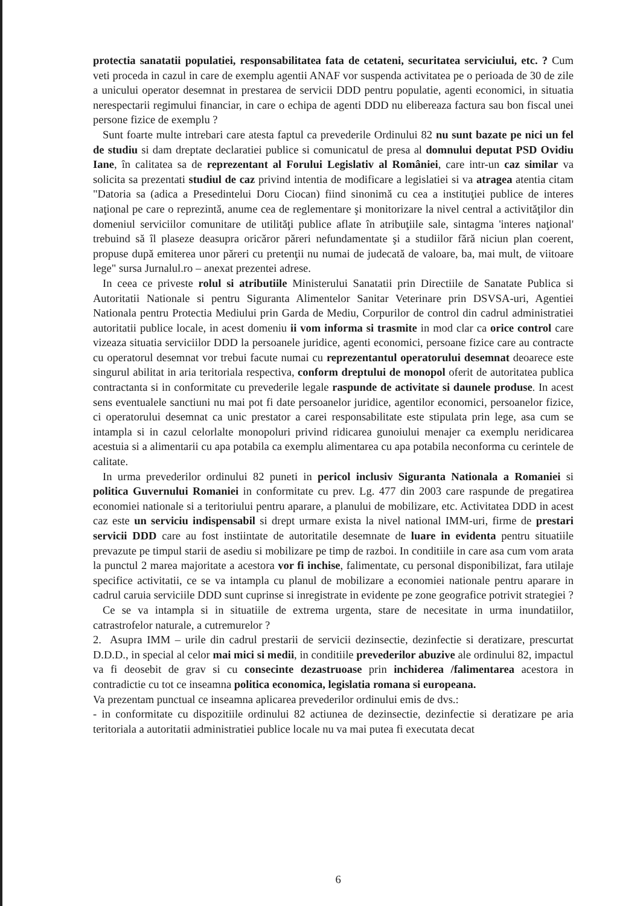protectia sanatatii populatiei, responsabilitatea fata de cetateni, securitatea serviciului, etc. ? Cum veti proceda in cazul in care de exemplu agentii ANAF vor suspenda activitatea pe o perioada de 30 de zile a unicului operator desemnat in prestarea de servicii DDD pentru populatie, agenti economici, in situatia nerespectarii regimului financiar, in care o echipa de agenti DDD nu elibereaza factura sau bon fiscal unei persone fizice de exemplu ?
Sunt foarte multe intrebari care atesta faptul ca prevederile Ordinului 82 nu sunt bazate pe nici un fel de studiu si dam dreptate declaratiei publice si comunicatul de presa al domnului deputat PSD Ovidiu Iane, în calitatea sa de reprezentant al Forului Legislativ al României, care intr-un caz similar va solicita sa prezentati studiul de caz privind intentia de modificare a legislatiei si va atragea atentia citam "Datoria sa (adica a Presedintelui Doru Ciocan) fiind sinonimă cu cea a instituţiei publice de interes naţional pe care o reprezintă, anume cea de reglementare şi monitorizare la nivel central a activităţilor din domeniul serviciilor comunitare de utilităţi publice aflate în atribuţiile sale, sintagma 'interes naţional' trebuind să îl plaseze deasupra oricăror păreri nefundamentate şi a studiilor fără niciun plan coerent, propuse după emiterea unor păreri cu pretenţii nu numai de judecată de valoare, ba, mai mult, de viitoare lege" sursa Jurnalul.ro – anexat prezentei adrese.
In ceea ce priveste rolul si atributiile Ministerului Sanatatii prin Directiile de Sanatate Publica si Autoritatii Nationale si pentru Siguranta Alimentelor Sanitar Veterinare prin DSVSA-uri, Agentiei Nationala pentru Protectia Mediului prin Garda de Mediu, Corpurilor de control din cadrul administratiei autoritatii publice locale, in acest domeniu ii vom informa si trasmite in mod clar ca orice control care vizeaza situatia serviciilor DDD la persoanele juridice, agenti economici, persoane fizice care au contracte cu operatorul desemnat vor trebui facute numai cu reprezentantul operatorului desemnat deoarece este singurul abilitat in aria teritoriala respectiva, conform dreptului de monopol oferit de autoritatea publica contractanta si in conformitate cu prevederile legale raspunde de activitate si daunele produse. In acest sens eventualele sanctiuni nu mai pot fi date persoanelor juridice, agentilor economici, persoanelor fizice, ci operatorului desemnat ca unic prestator a carei responsabilitate este stipulata prin lege, asa cum se intampla si in cazul celorlalte monopoluri privind ridicarea gunoiului menajer ca exemplu neridicarea acestuia si a alimentarii cu apa potabila ca exemplu alimentarea cu apa potabila neconforma cu cerintele de calitate.
In urma prevederilor ordinului 82 puneti in pericol inclusiv Siguranta Nationala a Romaniei si politica Guvernului Romaniei in conformitate cu prev. Lg. 477 din 2003 care raspunde de pregatirea economiei nationale si a teritoriului pentru aparare, a planului de mobilizare, etc. Activitatea DDD in acest caz este un serviciu indispensabil si drept urmare exista la nivel national IMM-uri, firme de prestari servicii DDD care au fost instiintate de autoritatile desemnate de luare in evidenta pentru situatiile prevazute pe timpul starii de asediu si mobilizare pe timp de razboi. In conditiile in care asa cum vom arata la punctul 2 marea majoritate a acestora vor fi inchise, falimentate, cu personal disponibilizat, fara utilaje specifice activitatii, ce se va intampla cu planul de mobilizare a economiei nationale pentru aparare in cadrul caruia serviciile DDD sunt cuprinse si inregistrate in evidente pe zone geografice potrivit strategiei ?
Ce se va intampla si in situatiile de extrema urgenta, stare de necesitate in urma inundatiilor, catrastrofelor naturale, a cutremurelor ?
2. Asupra IMM – urile din cadrul prestarii de servicii dezinsectie, dezinfectie si deratizare, prescurtat D.D.D., in special al celor mai mici si medii, in conditiile prevederilor abuzive ale ordinului 82, impactul va fi deosebit de grav si cu consecinte dezastruoase prin inchiderea /falimentarea acestora in contradictie cu tot ce inseamna politica economica, legislatia romana si europeana.
Va prezentam punctual ce inseamna aplicarea prevederilor ordinului emis de dvs.:
- in conformitate cu dispozitiile ordinului 82 actiunea de dezinsectie, dezinfectie si deratizare pe aria teritoriala a autoritatii administratiei publice locale nu va mai putea fi executata decat
6